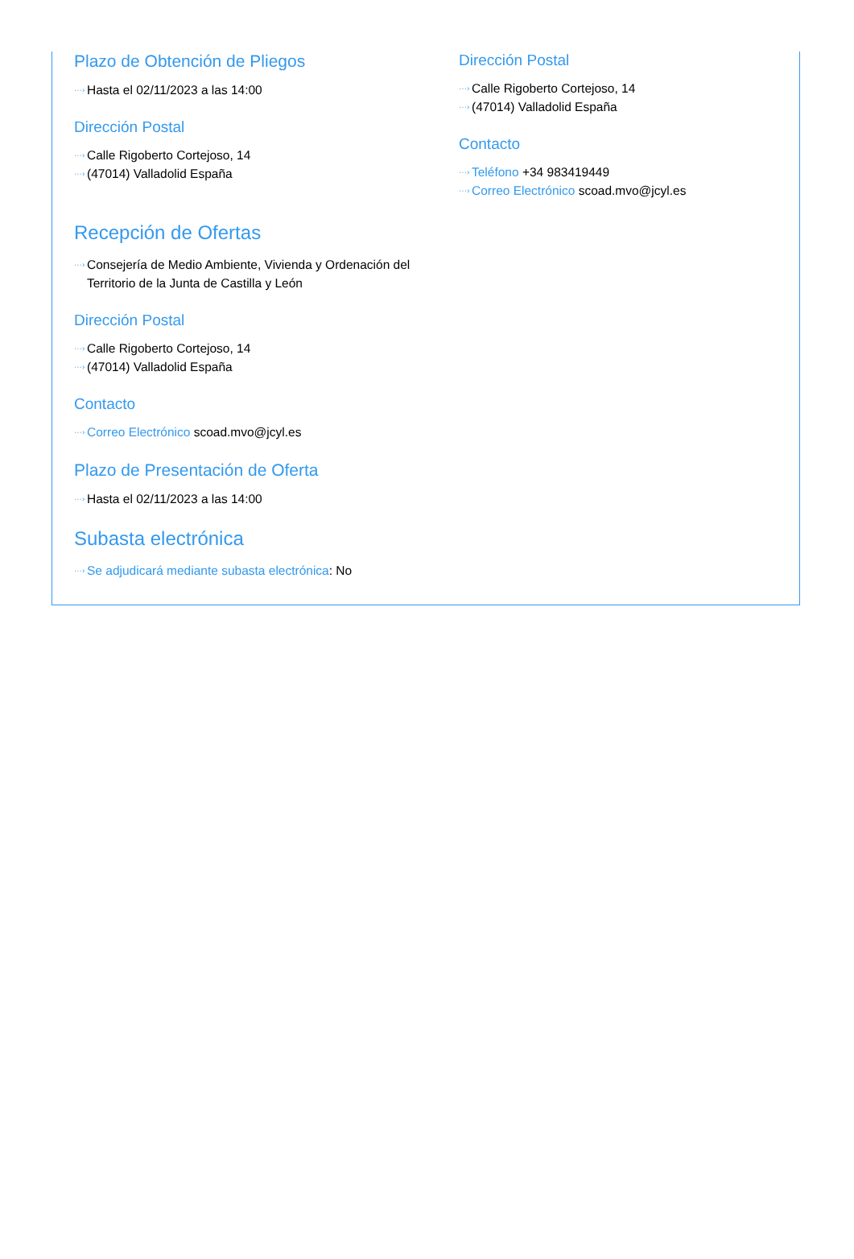Plazo de Obtención de Pliegos
···› Hasta el 02/11/2023 a las 14:00
Dirección Postal
···› Calle Rigoberto Cortejoso, 14
···› (47014) Valladolid España
Recepción de Ofertas
···› Consejería de Medio Ambiente, Vivienda y Ordenación del Territorio de la Junta de Castilla y León
Dirección Postal
···› Calle Rigoberto Cortejoso, 14
···› (47014) Valladolid España
Contacto
···› Correo Electrónico scoad.mvo@jcyl.es
Plazo de Presentación de Oferta
···› Hasta el 02/11/2023 a las 14:00
Subasta electrónica
···› Se adjudicará mediante subasta electrónica: No
Dirección Postal
···› Calle Rigoberto Cortejoso, 14
···› (47014) Valladolid España
Contacto
···› Teléfono +34 983419449
···› Correo Electrónico scoad.mvo@jcyl.es